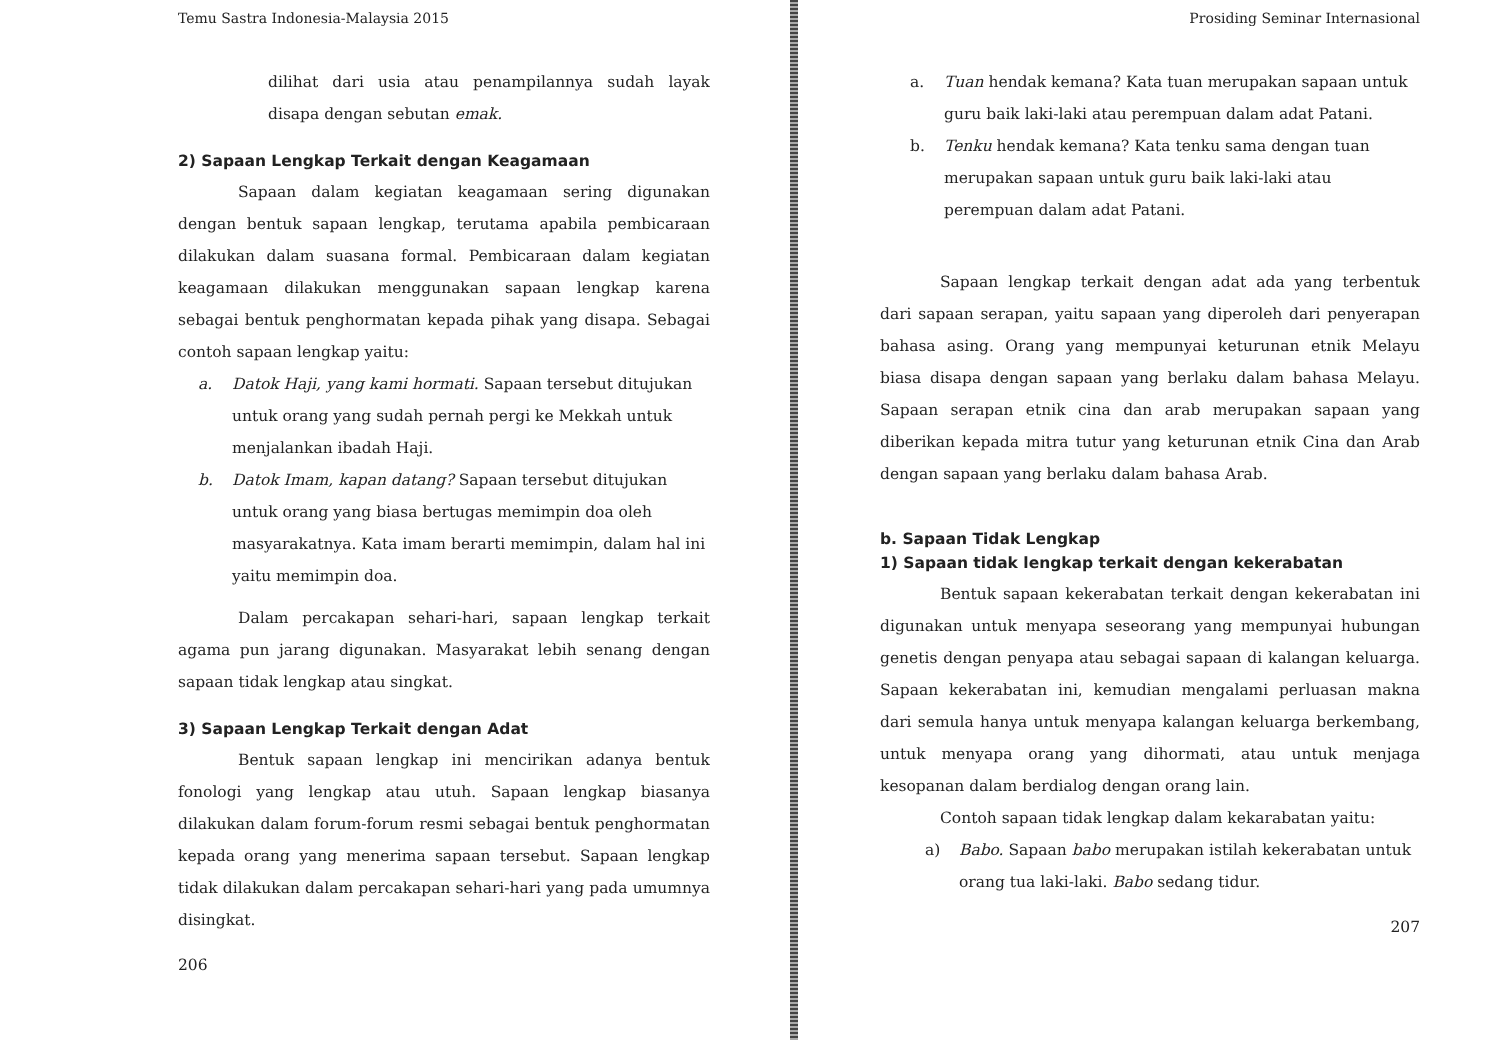Temu Sastra Indonesia-Malaysia 2015
dilihat dari usia atau penampilannya sudah layak disapa dengan sebutan emak.
2) Sapaan Lengkap Terkait dengan Keagamaan
Sapaan dalam kegiatan keagamaan sering digunakan dengan bentuk sapaan lengkap, terutama apabila pembicaraan dilakukan dalam suasana formal. Pembicaraan dalam kegiatan keagamaan dilakukan menggunakan sapaan lengkap karena sebagai bentuk penghormatan kepada pihak yang disapa. Sebagai contoh sapaan lengkap yaitu:
a. Datok Haji, yang kami hormati. Sapaan tersebut ditujukan untuk orang yang sudah pernah pergi ke Mekkah untuk menjalankan ibadah Haji.
b. Datok Imam, kapan datang? Sapaan tersebut ditujukan untuk orang yang biasa bertugas memimpin doa oleh masyarakatnya. Kata imam berarti memimpin, dalam hal ini yaitu memimpin doa.
Dalam percakapan sehari-hari, sapaan lengkap terkait agama pun jarang digunakan. Masyarakat lebih senang dengan sapaan tidak lengkap atau singkat.
3) Sapaan Lengkap Terkait dengan Adat
Bentuk sapaan lengkap ini mencirikan adanya bentuk fonologi yang lengkap atau utuh. Sapaan lengkap biasanya dilakukan dalam forum-forum resmi sebagai bentuk penghormatan kepada orang yang menerima sapaan tersebut. Sapaan lengkap tidak dilakukan dalam percakapan sehari-hari yang pada umumnya disingkat.
206
Prosiding Seminar Internasional
a. Tuan hendak kemana? Kata tuan merupakan sapaan untuk guru baik laki-laki atau perempuan dalam adat Patani.
b. Tenku hendak kemana? Kata tenku sama dengan tuan merupakan sapaan untuk guru baik laki-laki atau perempuan dalam adat Patani.
Sapaan lengkap terkait dengan adat ada yang terbentuk dari sapaan serapan, yaitu sapaan yang diperoleh dari penyerapan bahasa asing. Orang yang mempunyai keturunan etnik Melayu biasa disapa dengan sapaan yang berlaku dalam bahasa Melayu. Sapaan serapan etnik cina dan arab merupakan sapaan yang diberikan kepada mitra tutur yang keturunan etnik Cina dan Arab dengan sapaan yang berlaku dalam bahasa Arab.
b. Sapaan Tidak Lengkap
1) Sapaan tidak lengkap terkait dengan kekerabatan
Bentuk sapaan kekerabatan terkait dengan kekerabatan ini digunakan untuk menyapa seseorang yang mempunyai hubungan genetis dengan penyapa atau sebagai sapaan di kalangan keluarga. Sapaan kekerabatan ini, kemudian mengalami perluasan makna dari semula hanya untuk menyapa kalangan keluarga berkembang, untuk menyapa orang yang dihormati, atau untuk menjaga kesopanan dalam berdialog dengan orang lain.
Contoh sapaan tidak lengkap dalam kekarabatan yaitu:
a) Babo. Sapaan babo merupakan istilah kekerabatan untuk orang tua laki-laki. Babo sedang tidur.
207